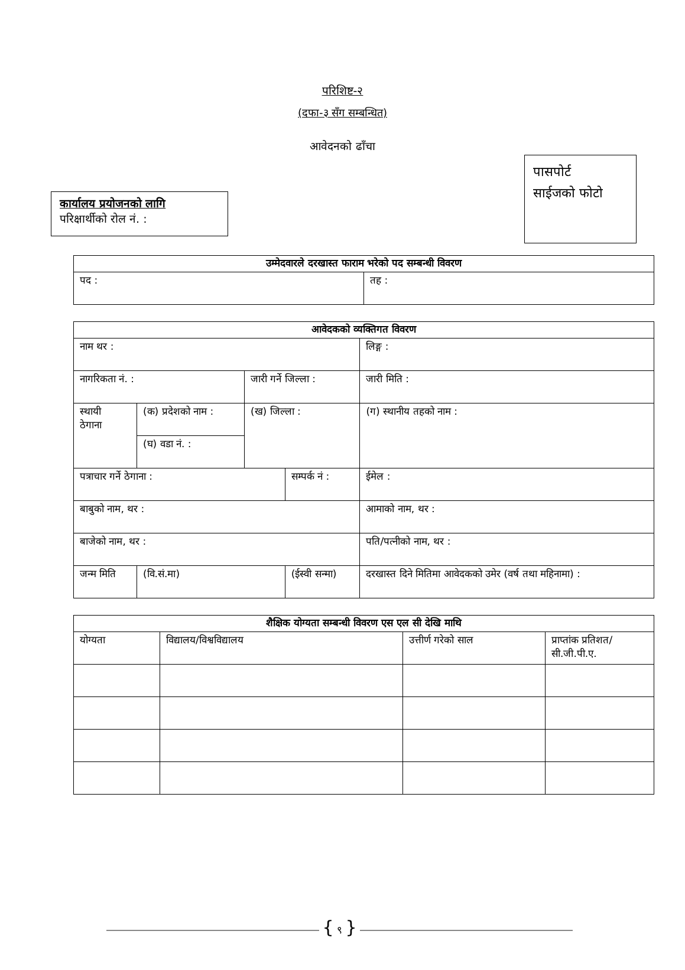परिशिष्ट-२
(दफा-३ सँग सम्बन्धित)
आवेदनको ढाँचा
पासपोर्ट
साईजको फोटो
कार्यालय प्रयोजनको लागि
परिक्षार्थीको रोल नं. :
| उम्मेदवारले दरखास्त फाराम भरेको पद सम्बन्धी विवरण | |
| --- | --- |
| पद : | तह : |
| आवेदकको व्यक्तिगत विवरण | | | | | |
| --- | --- | --- | --- | --- | --- |
| नाम थर : | | | | | लिङ्ग : |
| नागरिकता नं. : | | जारी गर्ने जिल्ला : | | | जारी मिति : |
| स्थायी ठेगाना | (क) प्रदेशको नाम : | (ख) जिल्ला : | | (ग) स्थानीय तहको नाम : | |
| | (घ) वडा नं. : | | | | |
| पत्राचार गर्ने ठेगाना : | | | सम्पर्क नं : | | ईमेल : |
| बाबुको नाम, थर : | | | | आमाको नाम, थर : | |
| बाजेको नाम, थर : | | | | पति/पत्नीको नाम, थर : | |
| जन्म मिति | (वि.सं.मा) | | (ईस्वी सन्मा) | | दरखास्त दिने मितिमा आवेदकको उमेर (वर्ष तथा महिनामा) : |
| शैक्षिक योग्यता सम्बन्धी विवरण एस एल सी देखि माथि | | | |
| --- | --- | --- | --- |
| योग्यता | विद्यालय/विश्वविद्यालय | उत्तीर्ण गरेको साल | प्राप्तांक प्रतिशत/सी.जी.पी.ए. |
{ ९ }